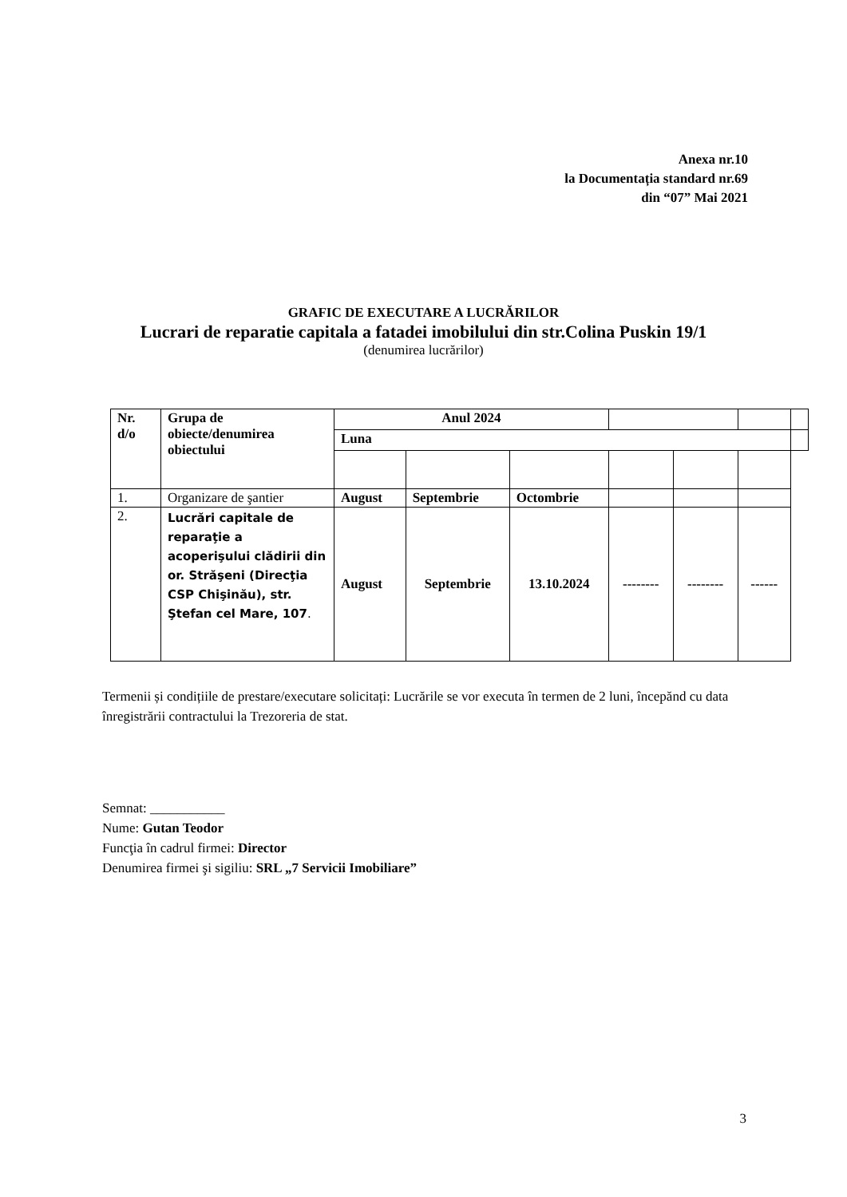Anexa nr.10
la Documentația standard nr.69
din “07” Mai 2021
GRAFIC DE EXECUTARE A LUCRĂRILOR
Lucrari de reparatie capitala a fatadei imobilului din str.Colina Puskin 19/1
(denumirea lucrărilor)
| Nr. d/o | Grupa de obiecte/denumirea obiectului | Anul 2024 | | | | | | |
| | | Luna | | | | | | |
| 1. | Organizare de şantier | August | Septembrie | Octombrie | | | | |
| 2. | Lucrări capitale de reparaţie a acoperişului clădirii din or. Străşeni (Direcţia CSP Chişinău), str. Ştefan cel Mare, 107 . | August | Septembrie | 13.10.2024 | -------- | -------- | ------ | |
Termenii și condițiile de prestare/executare solicitați: Lucrările se vor executa în termen de 2 luni, începănd cu data înregistrării contractului la Trezoreria de stat.
Semnat: ___________
Nume: Gutan Teodor
Funcţia în cadrul firmei: Director
Denumirea firmei şi sigiliu: SRL „7 Servicii Imobiliare”
3